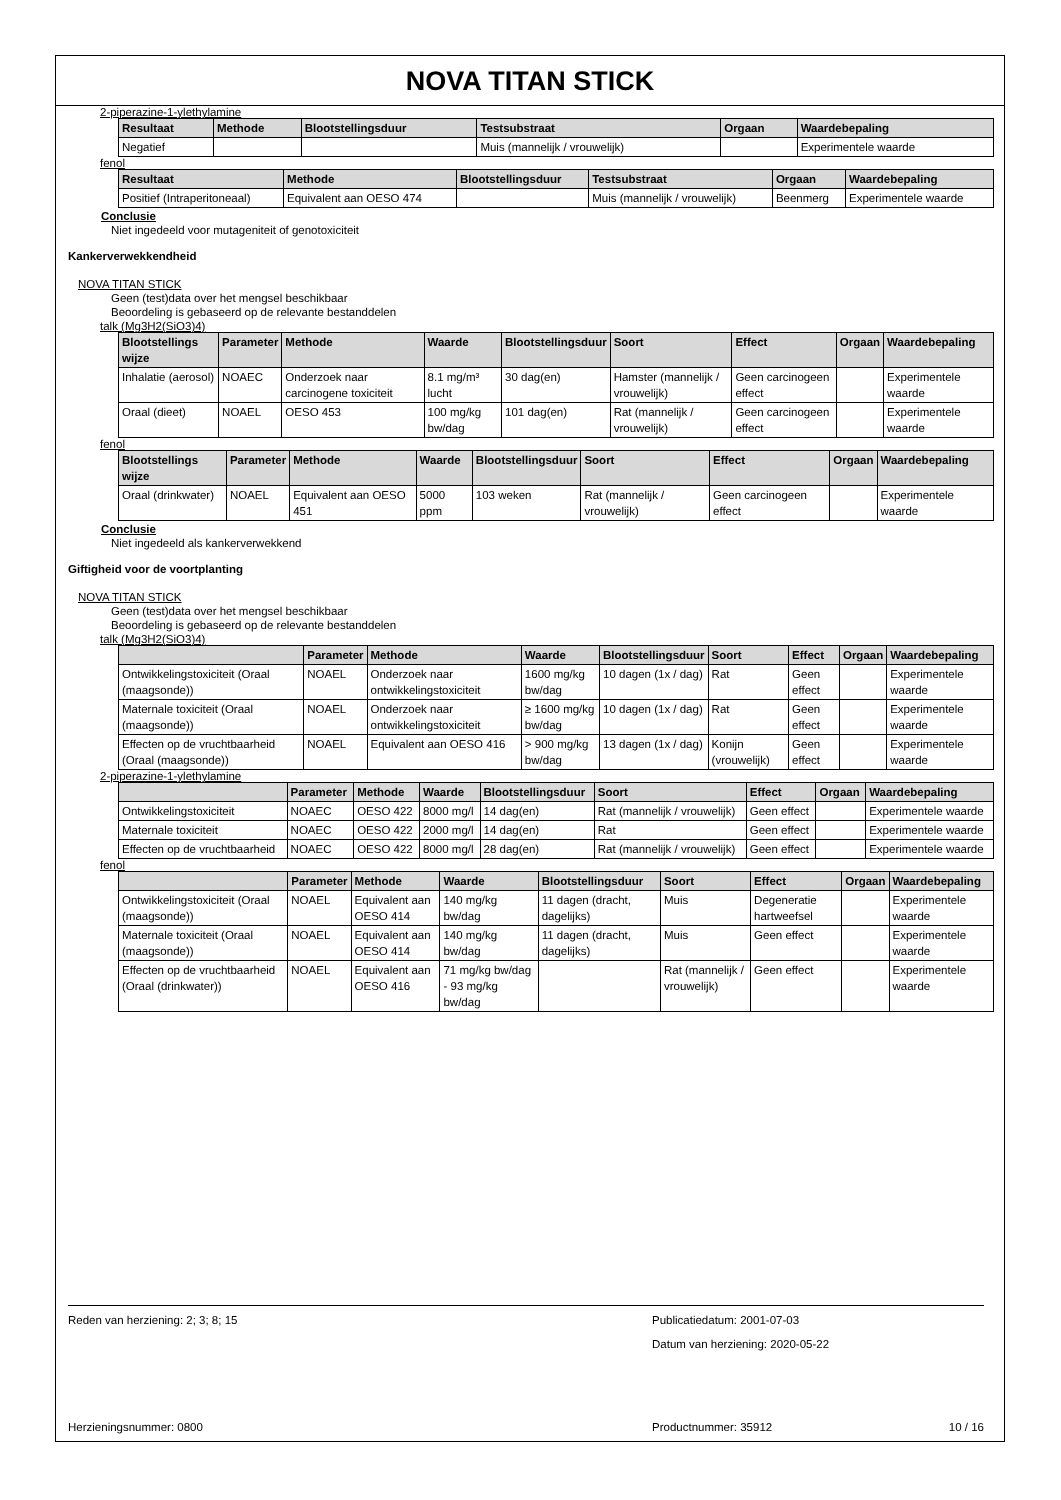NOVA TITAN STICK
2-piperazine-1-ylethylamine
| Resultaat | Methode | Blootstellingsduur | Testsubstraat | Orgaan | Waardebepaling |
| --- | --- | --- | --- | --- | --- |
| Negatief | | | Muis (mannelijk / vrouwelijk) | | Experimentele waarde |
fenol
| Resultaat | Methode | Blootstellingsduur | Testsubstraat | Orgaan | Waardebepaling |
| --- | --- | --- | --- | --- | --- |
| Positief (Intraperitoneaal) | Equivalent aan OESO 474 | | Muis (mannelijk / vrouwelijk) | Beenmerg | Experimentele waarde |
Conclusie
Niet ingedeeld voor mutageniteit of genotoxiciteit
Kankerverwekkendheid
NOVA TITAN STICK
Geen (test)data over het mengsel beschikbaar
Beoordeling is gebaseerd op de relevante bestanddelen
talk (Mg3H2(SiO3)4)
| Blootstellings wijze | Parameter | Methode | Waarde | Blootstellingsduur | Soort | Effect | Orgaan | Waardebepaling |
| --- | --- | --- | --- | --- | --- | --- | --- | --- |
| Inhalatie (aerosol) | NOAEC | Onderzoek naar carcinogene toxiciteit | 8.1 mg/m³ lucht | 30 dag(en) | Hamster (mannelijk / vrouwelijk) | Geen carcinogeen effect | | Experimentele waarde |
| Oraal (dieet) | NOAEL | OESO 453 | 100 mg/kg bw/dag | 101 dag(en) | Rat (mannelijk / vrouwelijk) | Geen carcinogeen effect | | Experimentele waarde |
fenol
| Blootstellings wijze | Parameter | Methode | Waarde | Blootstellingsduur | Soort | Effect | Orgaan | Waardebepaling |
| --- | --- | --- | --- | --- | --- | --- | --- | --- |
| Oraal (drinkwater) | NOAEL | Equivalent aan OESO 451 | 5000 ppm | 103 weken | Rat (mannelijk / vrouwelijk) | Geen carcinogeen effect | | Experimentele waarde |
Conclusie
Niet ingedeeld als kankerverwekkend
Giftigheid voor de voortplanting
NOVA TITAN STICK
Geen (test)data over het mengsel beschikbaar
Beoordeling is gebaseerd op de relevante bestanddelen
talk (Mg3H2(SiO3)4)
| | Parameter | Methode | Waarde | Blootstellingsduur | Soort | Effect | Orgaan | Waardebepaling |
| --- | --- | --- | --- | --- | --- | --- | --- | --- |
| Ontwikkelingstoxiciteit (Oraal (maagsonde)) | NOAEL | Onderzoek naar ontwikkelingstoxiciteit | 1600 mg/kg bw/dag | 10 dagen (1x / dag) | Rat | Geen effect | | Experimentele waarde |
| Maternale toxiciteit (Oraal (maagsonde)) | NOAEL | Onderzoek naar ontwikkelingstoxiciteit | ≥ 1600 mg/kg bw/dag | 10 dagen (1x / dag) | Rat | Geen effect | | Experimentele waarde |
| Effecten op de vruchtbaarheid (Oraal (maagsonde)) | NOAEL | Equivalent aan OESO 416 | > 900 mg/kg bw/dag | 13 dagen (1x / dag) | Konijn (vrouwelijk) | Geen effect | | Experimentele waarde |
2-piperazine-1-ylethylamine
| | Parameter | Methode | Waarde | Blootstellingsduur | Soort | Effect | Orgaan | Waardebepaling |
| --- | --- | --- | --- | --- | --- | --- | --- | --- |
| Ontwikkelingstoxiciteit | NOAEC | OESO 422 | 8000 mg/l | 14 dag(en) | Rat (mannelijk / vrouwelijk) | Geen effect | | Experimentele waarde |
| Maternale toxiciteit | NOAEC | OESO 422 | 2000 mg/l | 14 dag(en) | Rat | Geen effect | | Experimentele waarde |
| Effecten op de vruchtbaarheid | NOAEC | OESO 422 | 8000 mg/l | 28 dag(en) | Rat (mannelijk / vrouwelijk) | Geen effect | | Experimentele waarde |
fenol
| | Parameter | Methode | Waarde | Blootstellingsduur | Soort | Effect | Orgaan | Waardebepaling |
| --- | --- | --- | --- | --- | --- | --- | --- | --- |
| Ontwikkelingstoxiciteit (Oraal (maagsonde)) | NOAEL | Equivalent aan OESO 414 | 140 mg/kg bw/dag | 11 dagen (dracht, dagelijks) | Muis | Degeneratie hartweefsel | | Experimentele waarde |
| Maternale toxiciteit (Oraal (maagsonde)) | NOAEL | Equivalent aan OESO 414 | 140 mg/kg bw/dag | 11 dagen (dracht, dagelijks) | Muis | Geen effect | | Experimentele waarde |
| Effecten op de vruchtbaarheid (Oraal (drinkwater)) | NOAEL | Equivalent aan OESO 416 | 71 mg/kg bw/dag - 93 mg/kg bw/dag | | Rat (mannelijk / vrouwelijk) | Geen effect | | Experimentele waarde |
Reden van herziening: 2; 3; 8; 15 Publicatiedatum: 2001-07-03
Datum van herziening: 2020-05-22
Herzieningsnummer: 0800 Productnummer: 35912 10 / 16